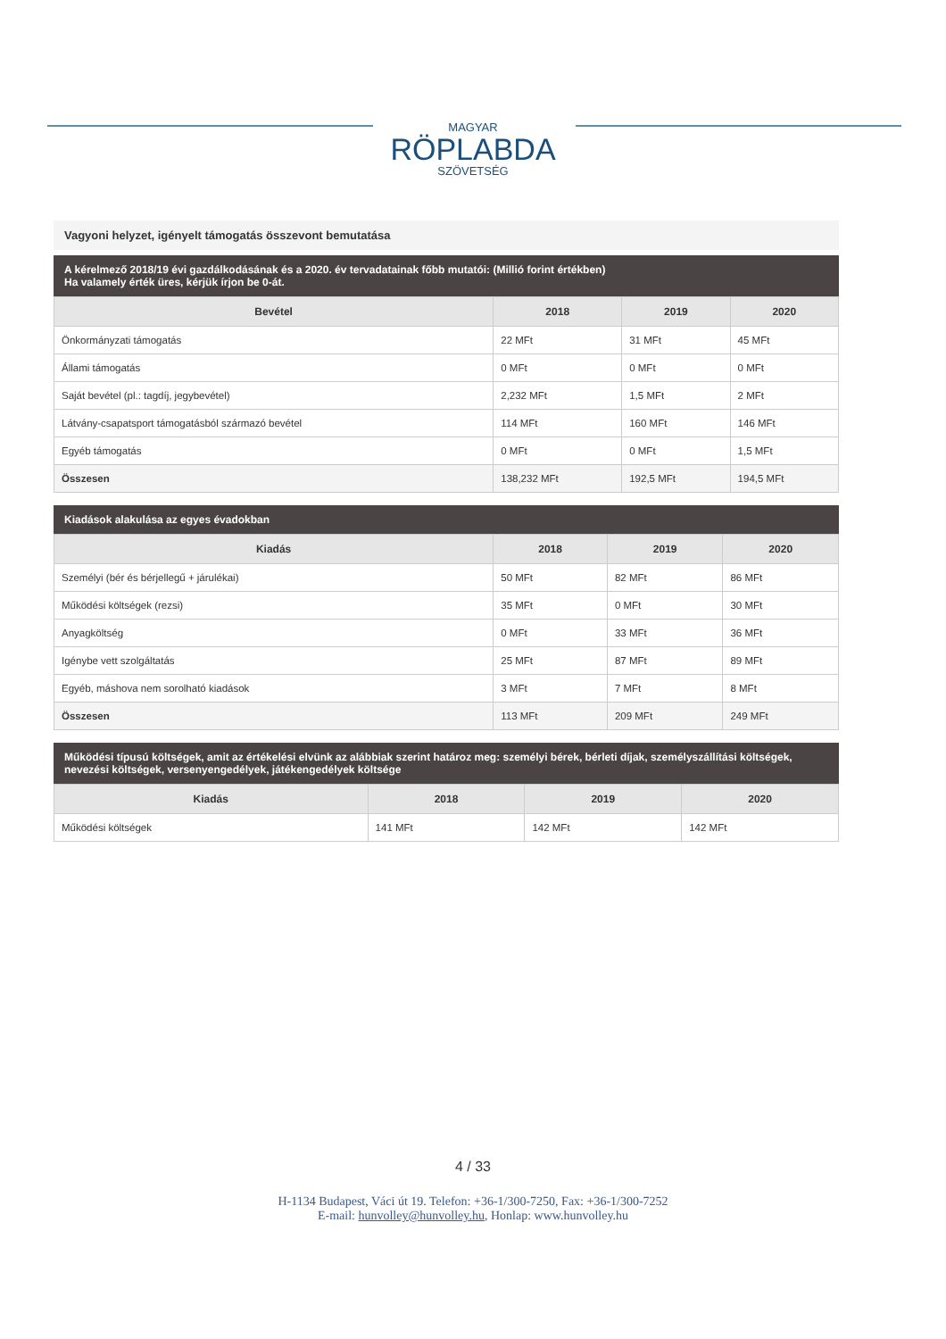MAGYAR
RÖPLABDA
SZÖVETSÉG
Vagyoni helyzet, igényelt támogatás összevont bemutatása
A kérelmező 2018/19 évi gazdálkodásának és a 2020. év tervadatainak főbb mutatói: (Millió forint értékben)
Ha valamely érték üres, kérjük írjon be 0-át.
| Bevétel | 2018 | 2019 | 2020 |
| --- | --- | --- | --- |
| Önkormányzati támogatás | 22 MFt | 31 MFt | 45 MFt |
| Állami támogatás | 0 MFt | 0 MFt | 0 MFt |
| Saját bevétel (pl.: tagdíj, jegybevétel) | 2,232 MFt | 1,5 MFt | 2 MFt |
| Látvány-csapatsport támogatásból származó bevétel | 114 MFt | 160 MFt | 146 MFt |
| Egyéb támogatás | 0 MFt | 0 MFt | 1,5 MFt |
| Összesen | 138,232 MFt | 192,5 MFt | 194,5 MFt |
Kiadások alakulása az egyes évadokban
| Kiadás | 2018 | 2019 | 2020 |
| --- | --- | --- | --- |
| Személyi (bér és bérjellegű + járulékai) | 50 MFt | 82 MFt | 86 MFt |
| Működési költségek (rezsi) | 35 MFt | 0 MFt | 30 MFt |
| Anyagköltség | 0 MFt | 33 MFt | 36 MFt |
| Igénybe vett szolgáltatás | 25 MFt | 87 MFt | 89 MFt |
| Egyéb, máshova nem sorolható kiadások | 3 MFt | 7 MFt | 8 MFt |
| Összesen | 113 MFt | 209 MFt | 249 MFt |
Működési típusú költségek, amit az értékelési elvünk az alábbiak szerint határoz meg: személyi bérek, bérleti díjak, személyszállítási költségek, nevezési költségek, versenyengedélyek, játékengedélyek költsége
| Kiadás | 2018 | 2019 | 2020 |
| --- | --- | --- | --- |
| Működési költségek | 141 MFt | 142 MFt | 142 MFt |
4 / 33
H-1134 Budapest, Váci út 19. Telefon: +36-1/300-7250, Fax: +36-1/300-7252
E-mail: hunvolley@hunvolley.hu, Honlap: www.hunvolley.hu